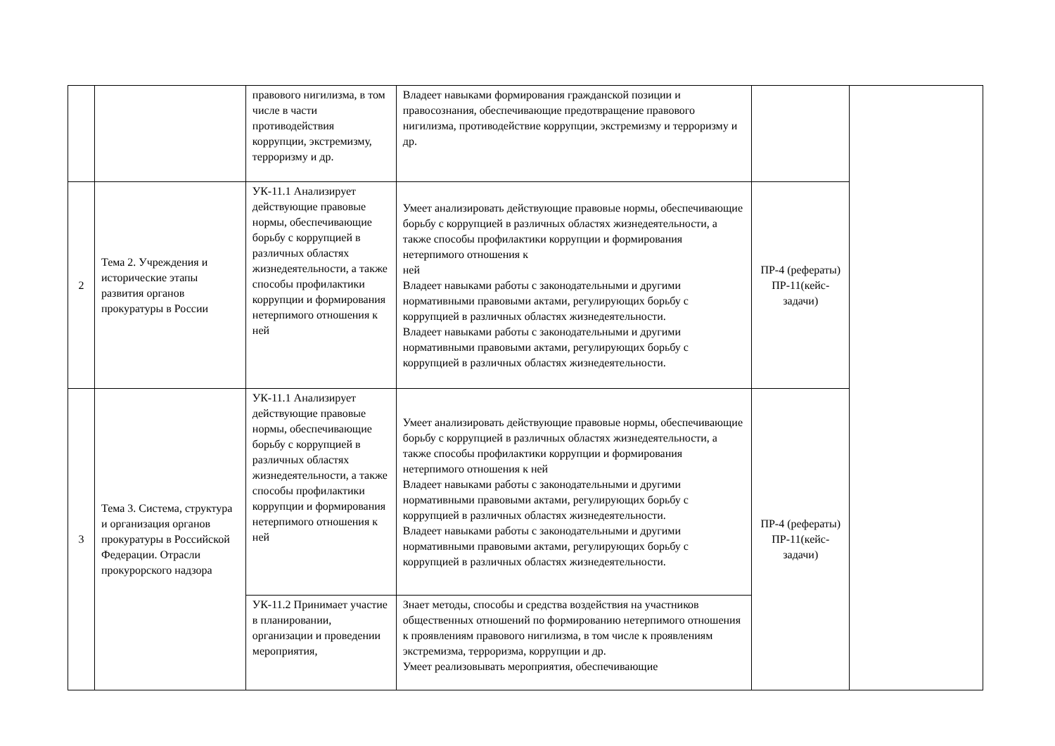| | | правового нигилизма, в том числе в части противодействия коррупции, экстремизму, терроризму и др. | Владеет навыками формирования гражданской позиции и правосознания, обеспечивающие предотвращение правового нигилизма, противодействие коррупции, экстремизму и терроризму и др. | | |
| 2 | Тема 2. Учреждения и исторические этапы развития органов прокуратуры в России | УК-11.1 Анализирует действующие правовые нормы, обеспечивающие борьбу с коррупцией в различных областях жизнедеятельности, а также способы профилактики коррупции и формирования нетерпимого отношения к ней | Умеет анализировать действующие правовые нормы, обеспечивающие борьбу с коррупцией в различных областях жизнедеятельности, а также способы профилактики коррупции и формирования нетерпимого отношения к ней Владеет навыками работы с законодательными и другими нормативными правовыми актами, регулирующих борьбу с коррупцией в различных областях жизнедеятельности. Владеет навыками работы с законодательными и другими нормативными правовыми актами, регулирующих борьбу с коррупцией в различных областях жизнедеятельности. | ПР-4 (рефераты) ПР-11(кейс-задачи) | |
| 3 | Тема 3. Система, структура и организация органов прокуратуры в Российской Федерации. Отрасли прокурорского надзора | УК-11.1 Анализирует действующие правовые нормы, обеспечивающие борьбу с коррупцией в различных областях жизнедеятельности, а также способы профилактики коррупции и формирования нетерпимого отношения к ней | Умеет анализировать действующие правовые нормы, обеспечивающие борьбу с коррупцией в различных областях жизнедеятельности, а также способы профилактики коррупции и формирования нетерпимого отношения к ней Владеет навыками работы с законодательными и другими нормативными правовыми актами, регулирующих борьбу с коррупцией в различных областях жизнедеятельности. Владеет навыками работы с законодательными и другими нормативными правовыми актами, регулирующих борьбу с коррупцией в различных областях жизнедеятельности. | ПР-4 (рефераты) ПР-11(кейс-задачи) | |
| | | УК-11.2 Принимает участие в планировании, организации и проведении мероприятия, | Знает методы, способы и средства воздействия на участников общественных отношений по формированию нетерпимого отношения к проявлениям правового нигилизма, в том числе к проявлениям экстремизма, терроризма, коррупции и др. Умеет реализовывать мероприятия, обеспечивающие | | |